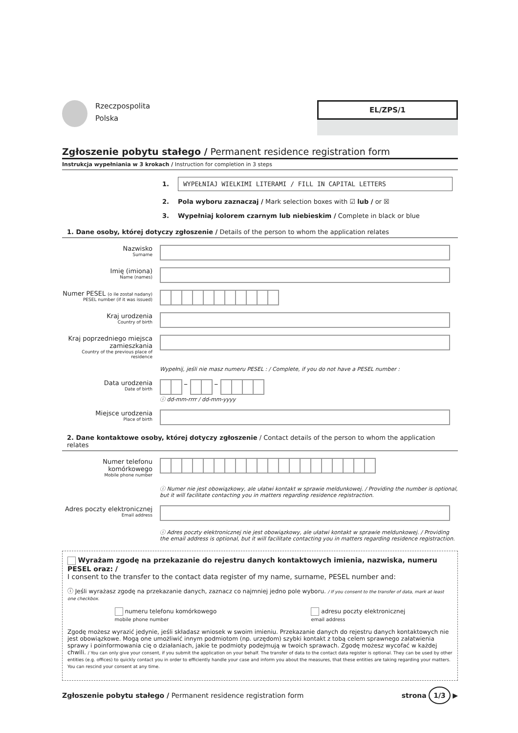Rzeczpospolita
Polska
EL/ZPS/1
Zgłoszenie pobytu stałego / Permanent residence registration form
Instrukcja wypełniania w 3 krokach / Instruction for completion in 3 steps
1. WYPEŁNIAJ WIELKIMI LITERAMI / FILL IN CAPITAL LETTERS
2. Pola wyboru zaznaczaj / Mark selection boxes with ☑ lub / or ☒
3. Wypełniaj kolorem czarnym lub niebieskim / Complete in black or blue
1. Dane osoby, której dotyczy zgłoszenie / Details of the person to whom the application relates
Nazwisko
Surname
Imię (imiona)
Name (names)
Numer PESEL (o ile został nadany)
PESEL number (if it was issued)
Kraj urodzenia
Country of birth
Kraj poprzedniego miejsca zamieszkania
Country of the previous place of residence
Wypełnij, jeśli nie masz numeru PESEL : / Complete, if you do not have a PESEL number :
Data urodzenia
Date of birth
– –
ⓘ dd-mm-rrrr / dd-mm-yyyy
Miejsce urodzenia
Place of birth
2. Dane kontaktowe osoby, której dotyczy zgłoszenie / Contact details of the person to whom the application relates
Numer telefonu komórkowego
Mobile phone number
ⓘ Numer nie jest obowiązkowy, ale ułatwi kontakt w sprawie meldunkowej. / Providing the number is optional, but it will facilitate contacting you in matters regarding residence registraction.
Adres poczty elektronicznej
Email address
ⓘ Adres poczty elektronicznej nie jest obowiązkowy, ale ułatwi kontakt w sprawie meldunkowej. / Providing the email address is optional, but it will facilitate contacting you in matters regarding residence registraction.
Wyrażam zgodę na przekazanie do rejestru danych kontaktowych imienia, nazwiska, numeru PESEL oraz: /
I consent to the transfer to the contact data register of my name, surname, PESEL number and:
ⓘ Jeśli wyrażasz zgodę na przekazanie danych, zaznacz co najmniej jedno pole wyboru. / If you consent to the transfer of data, mark at least one checkbox.
numeru telefonu komórkowego
mobile phone number
adresu poczty elektronicznej
email address
Zgodę możesz wyrazić jedynie, jeśli składasz wniosek w swoim imieniu. Przekazanie danych do rejestru danych kontaktowych nie jest obowiązkowe. Mogą one umożliwić innym podmiotom (np. urzędom) szybki kontakt z tobą celem sprawnego załatwienia sprawy i poinformowania cię o działaniach, jakie te podmioty podejmują w twoich sprawach. Zgodę możesz wycofać w każdej chwili. / You can only give your consent, if you submit the application on your behalf. The transfer of data to the contact data register is optional. They can be used by other entities (e.g. offices) to quickly contact you in order to efficiently handle your case and inform you about the measures, that these entities are taking regarding your matters. You can rescind your consent at any time.
Zgłoszenie pobytu stałego / Permanent residence registration form strona 1/3 ▶